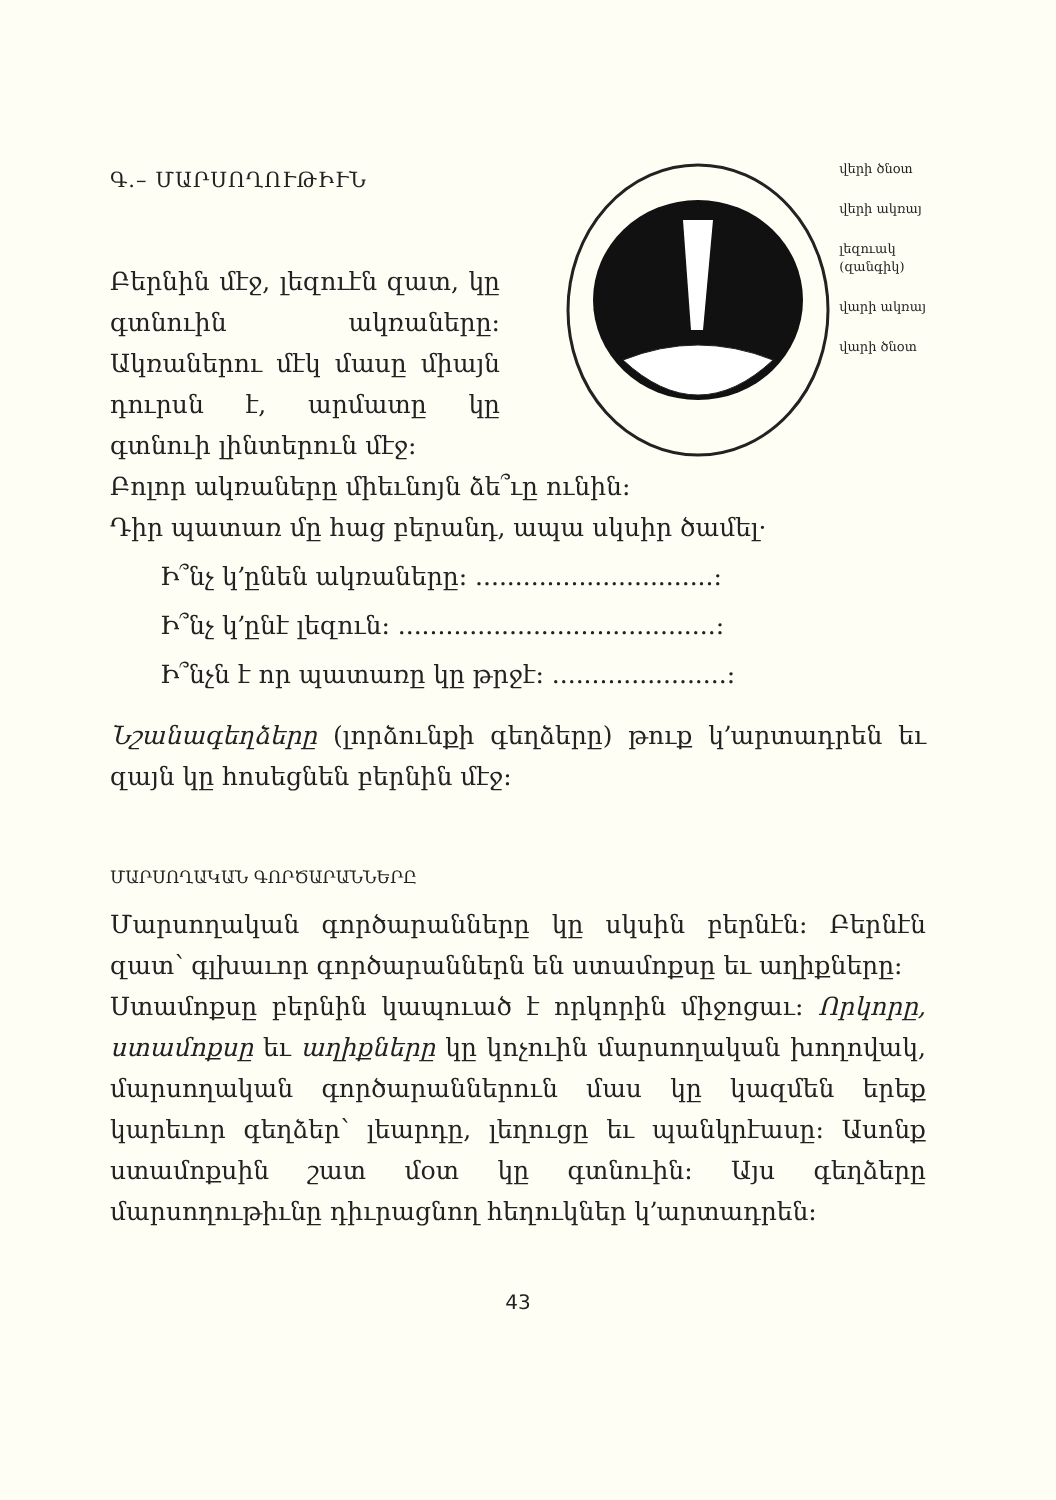Գ.– ՄԱՐՍՈՂՈՒԹԻՒՆ
Բերնին մէջ, լեզուէն զատ, կը գտնուին ակռաները: Ակռանե­րու մէկ մասը միայն դուրսն է, արմատը կը գտնուի լինտերուն մէջ:
վերի ծնօտ
վերի ակռայ
լեզուակ
(զանգիկ)
վարի ակռայ
վարի ծնօտ
Բոլոր ակռաները միեւնոյն ձե՞ւը ունին:
Դիր պատառ մը հաց բերանդ, ապա սկսիր ծամել·
Ի՞նչ կ՚ընեն ակռաները: ..............................:
Ի՞նչ կ՚ընէ լեզուն: ........................................:
Ի՞նչն է որ պատառը կը թրջէ: ......................:
Նշանագեղձերը (լորձունքի գեղձերը) թուք կ՚արտադրեն եւ զայն կը հոսեցնեն բերնին մէջ:
ՄԱՐՍՈՂԱԿԱՆ ԳՈՐԾԱՐԱՆՆԵՐԸ
Մարսողական գործարանները կը սկսին բեր­նէն: Բերնէն զատ՝ գլխաւոր գործարաններն են ստամոքսը եւ աղիքները:
Ստամոքսը բերնին կապուած է որկորին միջոցաւ: Որկորը, ստամոքսը եւ աղիքները կը կոչուին մարսողական խողովակ, մարսողական գործա­րաններուն մաս կը կազմեն երեք կարեւոր գեղ­ձեր՝ լեարդը, լեղուցը եւ պանկրէասը: Ասոնք ստամոքսին շատ մօտ կը գտնուին: Այս գեղձե­րը մարսողութիւնը դիւրացնող հեղուկներ կ՚արտադրեն:
43